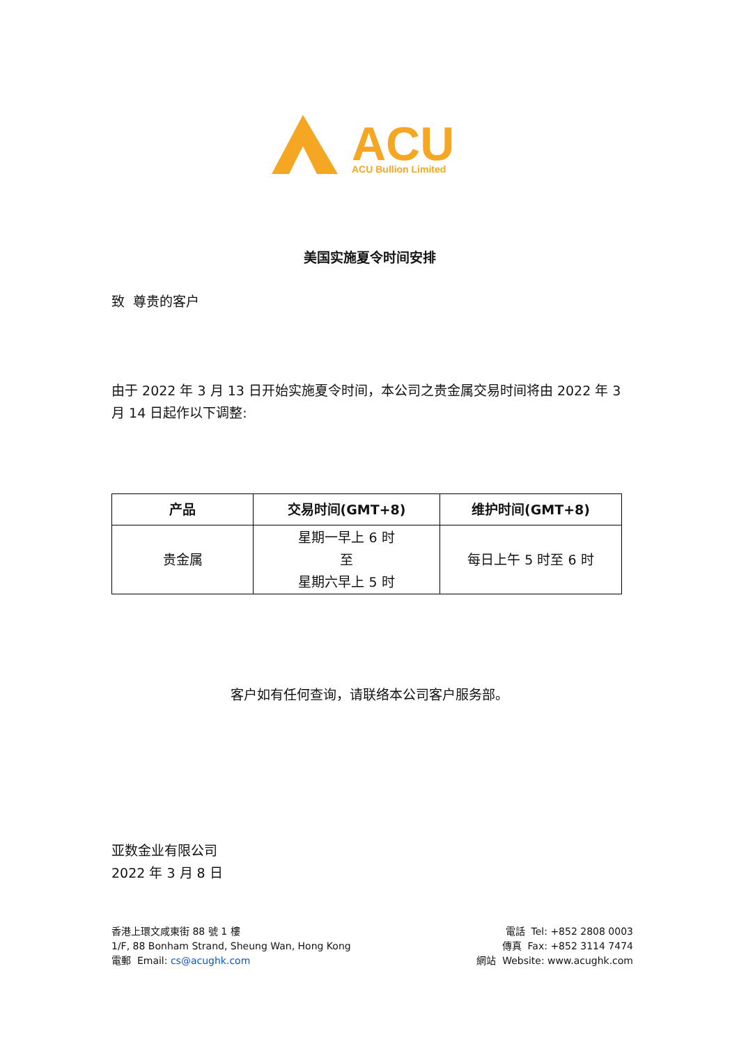ACU
ACU Bullion Limited
美国实施夏令时间安排
致 尊贵的客户
由于 2022 年 3 月 13 日开始实施夏令时间，本公司之贵金属交易时间将由 2022 年 3 月 14 日起作以下调整:
| 产品 | 交易时间(GMT+8) | 维护时间(GMT+8) |
| --- | --- | --- |
| 贵金属 | 星期一早上 6 时 至 星期六早上 5 时 | 每日上午 5 时至 6 时 |
客户如有任何查询，请联络本公司客户服务部。
亚数金业有限公司
2022 年 3 月 8 日
香港上環文咸東街 88 號 1 樓
1/F, 88 Bonham Strand, Sheung Wan, Hong Kong
電郵 Email: cs@acughk.com
電話 Tel: +852 2808 0003
傳真 Fax: +852 3114 7474
網站 Website: www.acughk.com